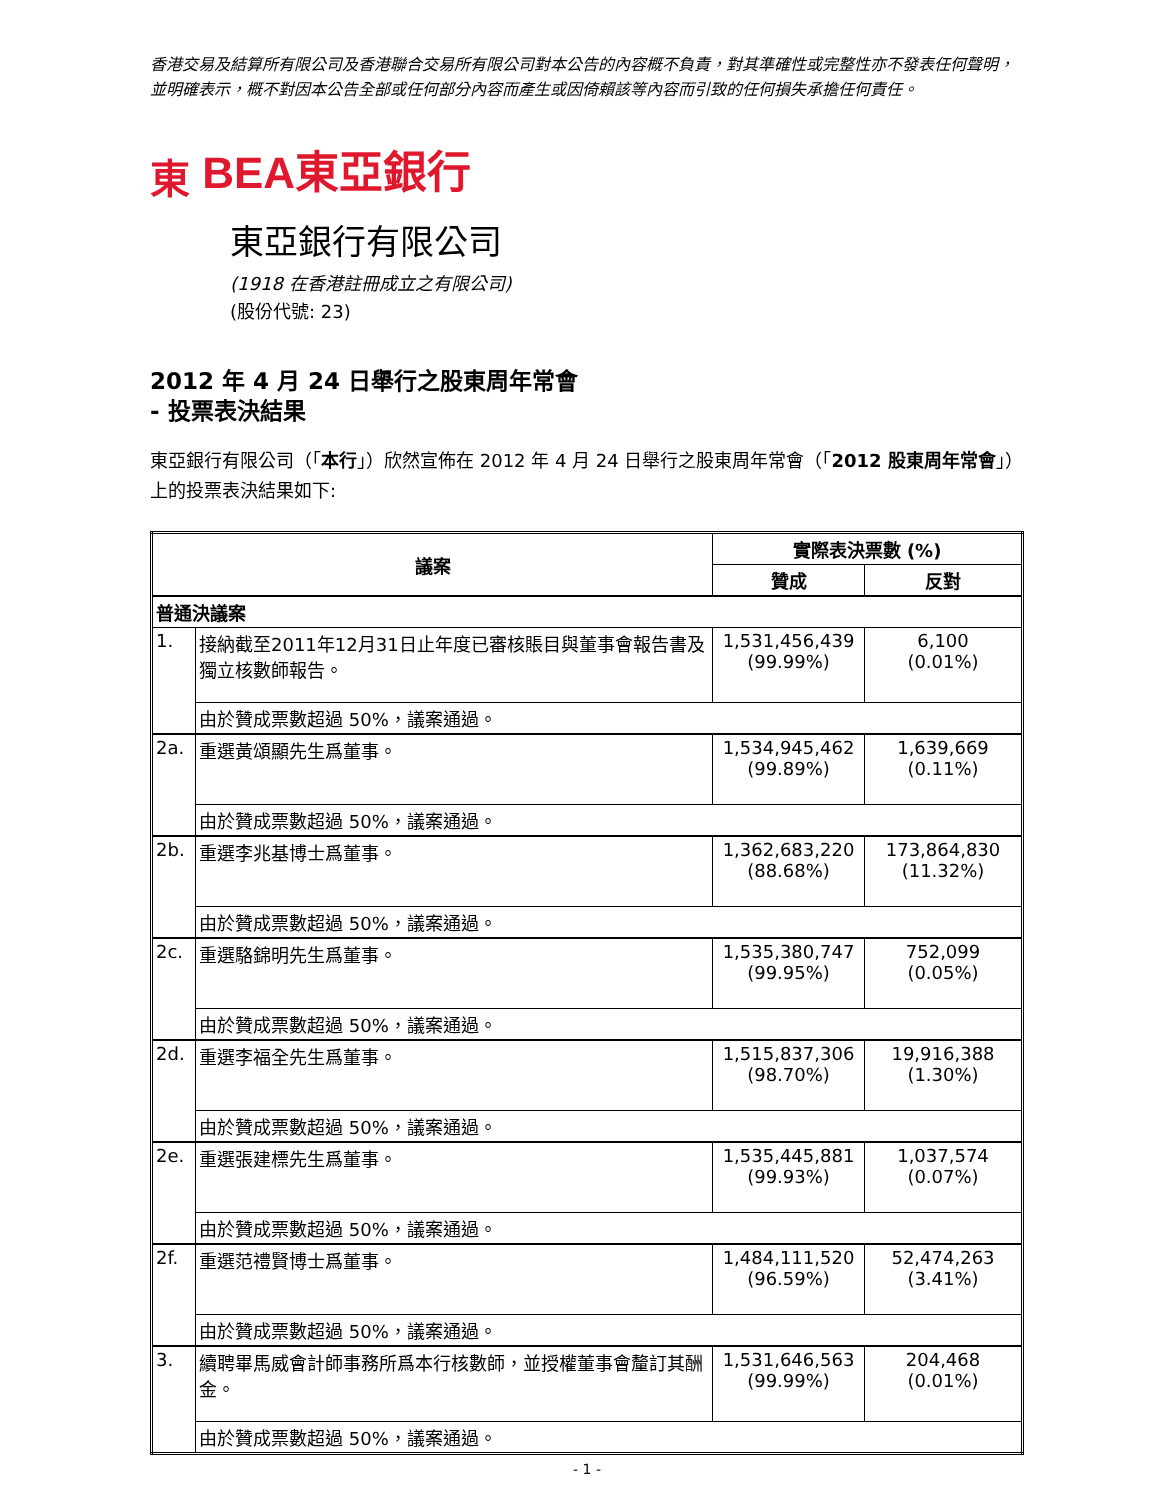香港交易及結算所有限公司及香港聯合交易所有限公司對本公告的內容概不負責，對其準確性或完整性亦不發表任何聲明，並明確表示，概不對因本公告全部或任何部分內容而產生或因倚賴該等內容而引致的任何損失承擔任何責任。
東 BEA東亞銀行
東亞銀行有限公司
(1918 在香港註冊成立之有限公司)
(股份代號: 23)
2012 年 4 月 24 日舉行之股東周年常會
- 投票表決結果
東亞銀行有限公司（「本行」）欣然宣佈在 2012 年 4 月 24 日舉行之股東周年常會（「2012 股東周年常會」）上的投票表決結果如下:
| 議案 | | 實際表決票數 (%) | |
| --- | --- | --- | --- |
| | | 贊成 | 反對 |
| 普通決議案 | | | |
| 1. | 接納截至2011年12月31日止年度已審核賬目與董事會報告書及獨立核數師報告。 | 1,531,456,439 (99.99%) | 6,100 (0.01%) |
| | 由於贊成票數超過 50%，議案通過。 | | |
| 2a. | 重選黃頌顯先生爲董事。 | 1,534,945,462 (99.89%) | 1,639,669 (0.11%) |
| | 由於贊成票數超過 50%，議案通過。 | | |
| 2b. | 重選李兆基博士爲董事。 | 1,362,683,220 (88.68%) | 173,864,830 (11.32%) |
| | 由於贊成票數超過 50%，議案通過。 | | |
| 2c. | 重選駱錦明先生爲董事。 | 1,535,380,747 (99.95%) | 752,099 (0.05%) |
| | 由於贊成票數超過 50%，議案通過。 | | |
| 2d. | 重選李福全先生爲董事。 | 1,515,837,306 (98.70%) | 19,916,388 (1.30%) |
| | 由於贊成票數超過 50%，議案通過。 | | |
| 2e. | 重選張建標先生爲董事。 | 1,535,445,881 (99.93%) | 1,037,574 (0.07%) |
| | 由於贊成票數超過 50%，議案通過。 | | |
| 2f. | 重選范禮賢博士爲董事。 | 1,484,111,520 (96.59%) | 52,474,263 (3.41%) |
| | 由於贊成票數超過 50%，議案通過。 | | |
| 3. | 續聘畢馬威會計師事務所爲本行核數師，並授權董事會釐訂其酬金。 | 1,531,646,563 (99.99%) | 204,468 (0.01%) |
| | 由於贊成票數超過 50%，議案通過。 | | |
- 1 -